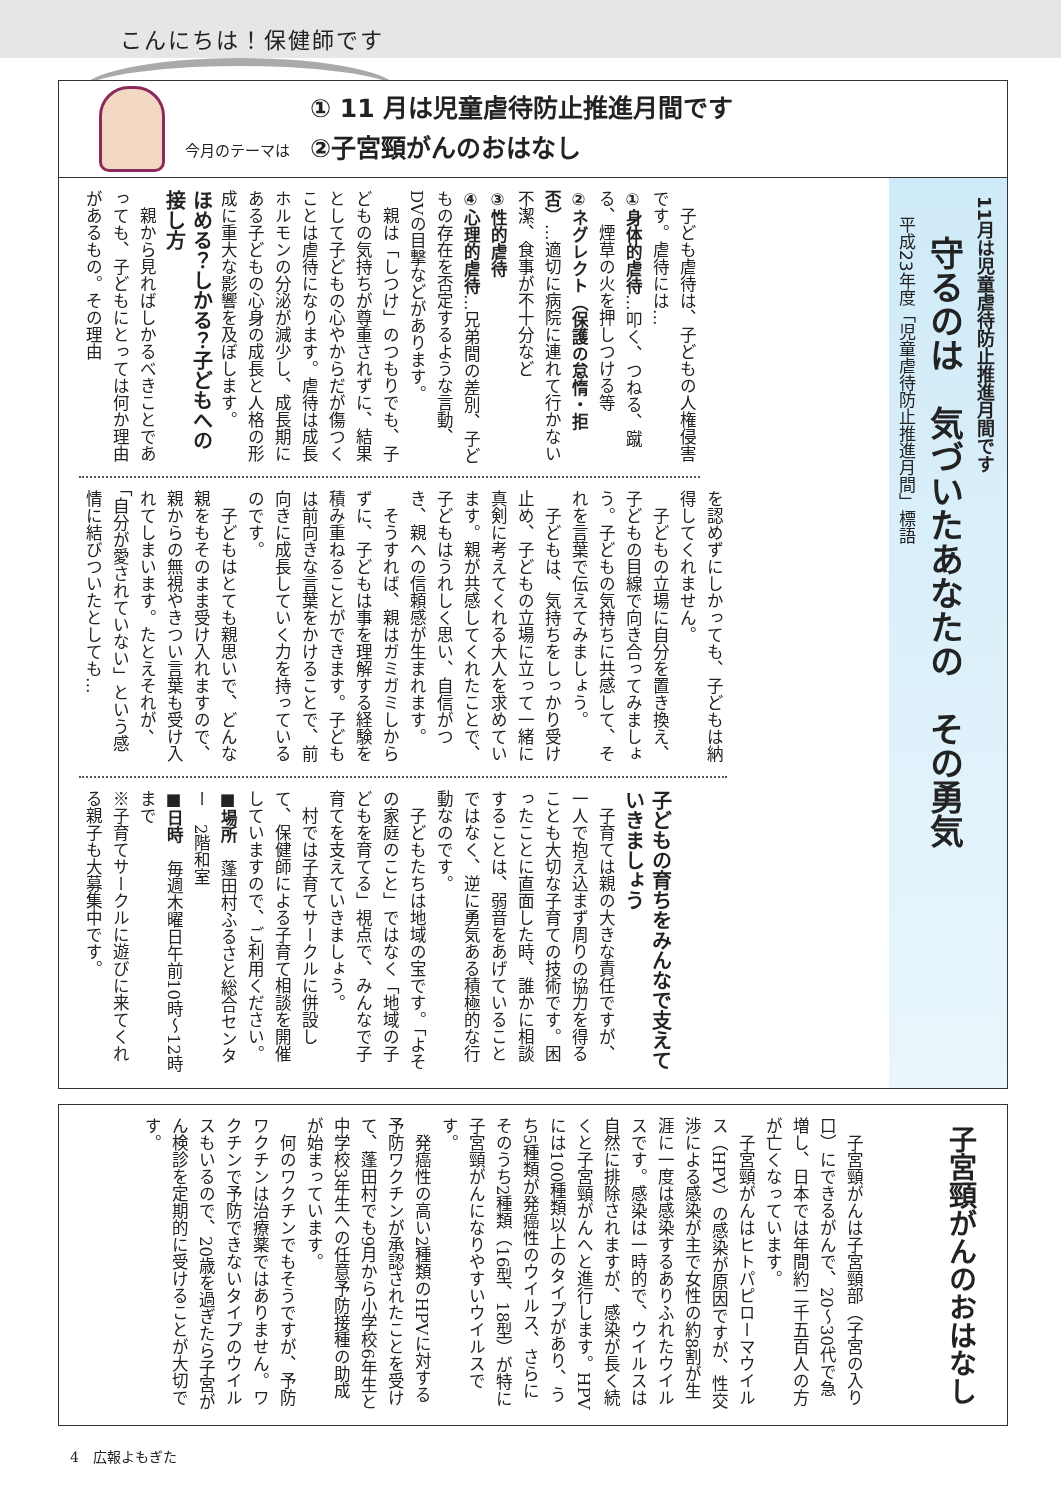こんにちは！保健師です
今月のテーマは
① 11 月は児童虐待防止推進月間です
②子宮頸がんのおはなし
11月は児童虐待防止推進月間です
守るのは　気づいたあなたの　その勇気
平成23年度「児童虐待防止推進月間」標語
　子ども虐待は、子どもの人権侵害です。虐待には…
①身体的虐待…叩く、つねる、蹴る、煙草の火を押しつける等
②ネグレクト（保護の怠惰・拒否）…適切に病院に連れて行かない不潔、食事が不十分など
③性的虐待
④心理的虐待…兄弟間の差別、子どもの存在を否定するような言動、DVの目撃などがあります。
　親は「しつけ」のつもりでも、子どもの気持ちが尊重されずに、結果として子どもの心やからだが傷つくことは虐待になります。虐待は成長ホルモンの分泌が減少し、成長期にある子どもの心身の成長と人格の形成に重大な影響を及ぼします。
ほめる？しかる？子どもへの接し方
　親から見ればしかるべきことであっても、子どもにとっては何か理由があるもの。その理由
を認めずにしかっても、子どもは納得してくれません。
　子どもの立場に自分を置き換え、子どもの目線で向き合ってみましょう。子どもの気持ちに共感して、それを言葉で伝えてみましょう。
　子どもは、気持ちをしっかり受け止め、子どもの立場に立って一緒に真剣に考えてくれる大人を求めています。親が共感してくれたことで、子どもはうれしく思い、自信がつき、親への信頼感が生まれます。
　そうすれば、親はガミガミしからずに、子どもは事を理解する経験を積み重ねることができます。子どもは前向きな言葉をかけることで、前向きに成長していく力を持っているのです。
　子どもはとても親思いで、どんな親をもそのまま受け入れますので、親からの無視やきつい言葉も受け入れてしまいます。たとえそれが、「自分が愛されていない」という感情に結びついたとしても…
子どもの育ちをみんなで支えていきましょう
　子育ては親の大きな責任ですが、一人で抱え込まず周りの協力を得ることも大切な子育ての技術です。困ったことに直面した時、誰かに相談することは、弱音をあげていることではなく、逆に勇気ある積極的な行動なのです。
　子どもたちは地域の宝です。「よその家庭のこと」ではなく「地域の子どもを育てる」視点で、みんなで子育てを支えていきましょう。
　村では子育てサークルに併設して、保健師による子育て相談を開催していますので、ご利用ください。
■場所　蓬田村ふるさと総合センター　2階和室
■日時　毎週木曜日午前10時～12時まで
※子育てサークルに遊びに来てくれる親子も大募集中です。
子宮頸がんのおはなし
　子宮頸がんは子宮頸部（子宮の入り口）にできるがんで、20～30代で急増し、日本では年間約二千五百人の方が亡くなっています。
　子宮頸がんはヒトパピローマウイルス（HPV）の感染が原因ですが、性交渉による感染が主で女性の約8割が生涯に一度は感染するありふれたウイルスです。感染は一時的で、ウイルスは自然に排除されますが、感染が長く続くと子宮頸がんへと進行します。HPVには100種類以上のタイプがあり、うち5種類が発癌性のウイルス、さらにそのうち2種類（16型、18型）が特に子宮頸がんになりやすいウイルスです。
　発癌性の高い2種類のHPVに対する予防ワクチンが承認されたことを受けて、蓬田村でも9月から小学校6年生と中学校3年生への任意予防接種の助成が始まっています。
　何のワクチンでもそうですが、予防ワクチンは治療薬ではありません。ワクチンで予防できないタイプのウイルスもいるので、20歳を過ぎたら子宮がん検診を定期的に受けることが大切です。
4　広報よもぎた